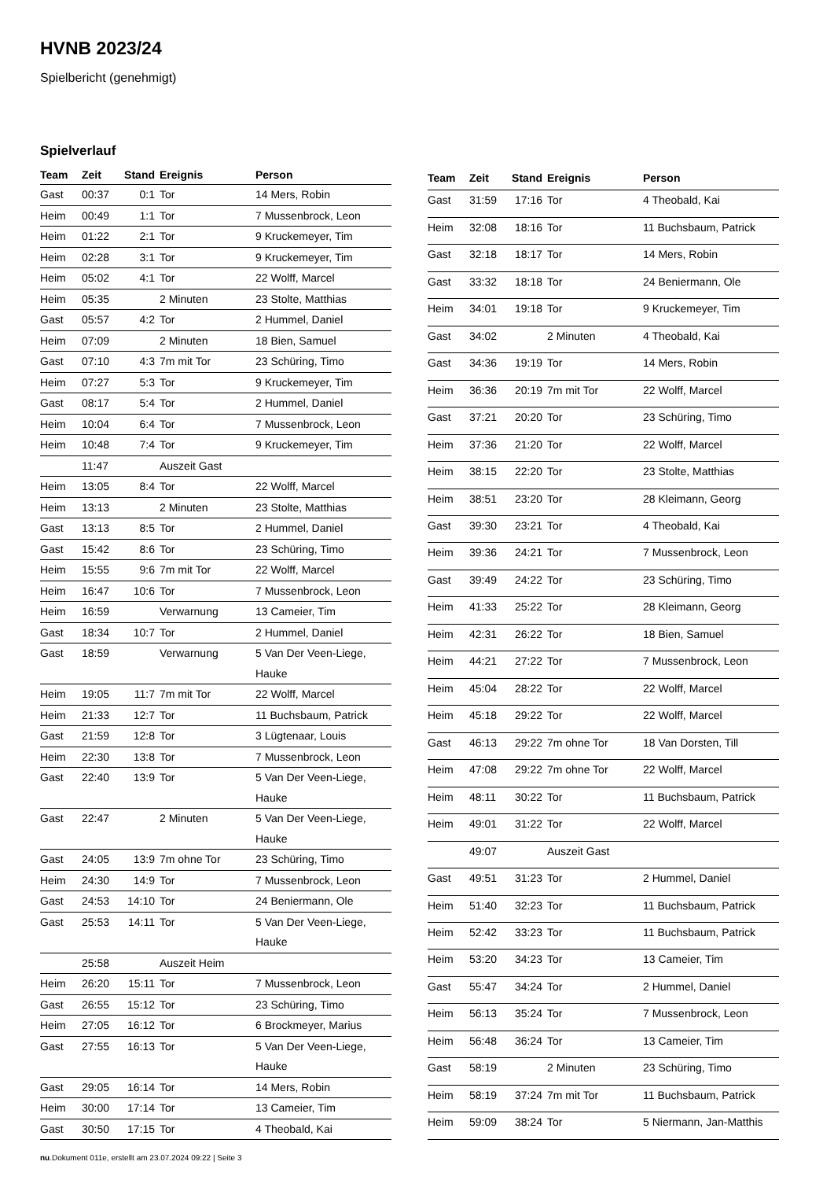HVNB 2023/24
Spielbericht (genehmigt)
Spielverlauf
| Team | Zeit | Stand | Ereignis | Person |
| --- | --- | --- | --- | --- |
| Gast | 00:37 | 0:1 | Tor | 14 Mers, Robin |
| Heim | 00:49 | 1:1 | Tor | 7 Mussenbrock, Leon |
| Heim | 01:22 | 2:1 | Tor | 9 Kruckemeyer, Tim |
| Heim | 02:28 | 3:1 | Tor | 9 Kruckemeyer, Tim |
| Heim | 05:02 | 4:1 | Tor | 22 Wolff, Marcel |
| Heim | 05:35 | | 2 Minuten | 23 Stolte, Matthias |
| Gast | 05:57 | 4:2 | Tor | 2 Hummel, Daniel |
| Heim | 07:09 | | 2 Minuten | 18 Bien, Samuel |
| Gast | 07:10 | 4:3 | 7m mit Tor | 23 Schüring, Timo |
| Heim | 07:27 | 5:3 | Tor | 9 Kruckemeyer, Tim |
| Gast | 08:17 | 5:4 | Tor | 2 Hummel, Daniel |
| Heim | 10:04 | 6:4 | Tor | 7 Mussenbrock, Leon |
| Heim | 10:48 | 7:4 | Tor | 9 Kruckemeyer, Tim |
| | 11:47 | | Auszeit Gast | |
| Heim | 13:05 | 8:4 | Tor | 22 Wolff, Marcel |
| Heim | 13:13 | | 2 Minuten | 23 Stolte, Matthias |
| Gast | 13:13 | 8:5 | Tor | 2 Hummel, Daniel |
| Gast | 15:42 | 8:6 | Tor | 23 Schüring, Timo |
| Heim | 15:55 | 9:6 | 7m mit Tor | 22 Wolff, Marcel |
| Heim | 16:47 | 10:6 | Tor | 7 Mussenbrock, Leon |
| Heim | 16:59 | | Verwarnung | 13 Cameier, Tim |
| Gast | 18:34 | 10:7 | Tor | 2 Hummel, Daniel |
| Gast | 18:59 | | Verwarnung | 5 Van Der Veen-Liege, Hauke |
| Heim | 19:05 | 11:7 | 7m mit Tor | 22 Wolff, Marcel |
| Heim | 21:33 | 12:7 | Tor | 11 Buchsbaum, Patrick |
| Gast | 21:59 | 12:8 | Tor | 3 Lügtenaar, Louis |
| Heim | 22:30 | 13:8 | Tor | 7 Mussenbrock, Leon |
| Gast | 22:40 | 13:9 | Tor | 5 Van Der Veen-Liege, Hauke |
| Gast | 22:47 | | 2 Minuten | 5 Van Der Veen-Liege, Hauke |
| Gast | 24:05 | 13:9 | 7m ohne Tor | 23 Schüring, Timo |
| Heim | 24:30 | 14:9 | Tor | 7 Mussenbrock, Leon |
| Gast | 24:53 | 14:10 | Tor | 24 Beniermann, Ole |
| Gast | 25:53 | 14:11 | Tor | 5 Van Der Veen-Liege, Hauke |
| | 25:58 | | Auszeit Heim | |
| Heim | 26:20 | 15:11 | Tor | 7 Mussenbrock, Leon |
| Gast | 26:55 | 15:12 | Tor | 23 Schüring, Timo |
| Heim | 27:05 | 16:12 | Tor | 6 Brockmeyer, Marius |
| Gast | 27:55 | 16:13 | Tor | 5 Van Der Veen-Liege, Hauke |
| Gast | 29:05 | 16:14 | Tor | 14 Mers, Robin |
| Heim | 30:00 | 17:14 | Tor | 13 Cameier, Tim |
| Gast | 30:50 | 17:15 | Tor | 4 Theobald, Kai |
| Team | Zeit | Stand | Ereignis | Person |
| --- | --- | --- | --- | --- |
| Gast | 31:59 | 17:16 | Tor | 4 Theobald, Kai |
| Heim | 32:08 | 18:16 | Tor | 11 Buchsbaum, Patrick |
| Gast | 32:18 | 18:17 | Tor | 14 Mers, Robin |
| Gast | 33:32 | 18:18 | Tor | 24 Beniermann, Ole |
| Heim | 34:01 | 19:18 | Tor | 9 Kruckemeyer, Tim |
| Gast | 34:02 | | 2 Minuten | 4 Theobald, Kai |
| Gast | 34:36 | 19:19 | Tor | 14 Mers, Robin |
| Heim | 36:36 | 20:19 | 7m mit Tor | 22 Wolff, Marcel |
| Gast | 37:21 | 20:20 | Tor | 23 Schüring, Timo |
| Heim | 37:36 | 21:20 | Tor | 22 Wolff, Marcel |
| Heim | 38:15 | 22:20 | Tor | 23 Stolte, Matthias |
| Heim | 38:51 | 23:20 | Tor | 28 Kleimann, Georg |
| Gast | 39:30 | 23:21 | Tor | 4 Theobald, Kai |
| Heim | 39:36 | 24:21 | Tor | 7 Mussenbrock, Leon |
| Gast | 39:49 | 24:22 | Tor | 23 Schüring, Timo |
| Heim | 41:33 | 25:22 | Tor | 28 Kleimann, Georg |
| Heim | 42:31 | 26:22 | Tor | 18 Bien, Samuel |
| Heim | 44:21 | 27:22 | Tor | 7 Mussenbrock, Leon |
| Heim | 45:04 | 28:22 | Tor | 22 Wolff, Marcel |
| Heim | 45:18 | 29:22 | Tor | 22 Wolff, Marcel |
| Gast | 46:13 | 29:22 | 7m ohne Tor | 18 Van Dorsten, Till |
| Heim | 47:08 | 29:22 | 7m ohne Tor | 22 Wolff, Marcel |
| Heim | 48:11 | 30:22 | Tor | 11 Buchsbaum, Patrick |
| Heim | 49:01 | 31:22 | Tor | 22 Wolff, Marcel |
| | 49:07 | | Auszeit Gast | |
| Gast | 49:51 | 31:23 | Tor | 2 Hummel, Daniel |
| Heim | 51:40 | 32:23 | Tor | 11 Buchsbaum, Patrick |
| Heim | 52:42 | 33:23 | Tor | 11 Buchsbaum, Patrick |
| Heim | 53:20 | 34:23 | Tor | 13 Cameier, Tim |
| Gast | 55:47 | 34:24 | Tor | 2 Hummel, Daniel |
| Heim | 56:13 | 35:24 | Tor | 7 Mussenbrock, Leon |
| Heim | 56:48 | 36:24 | Tor | 13 Cameier, Tim |
| Gast | 58:19 | | 2 Minuten | 23 Schüring, Timo |
| Heim | 58:19 | 37:24 | 7m mit Tor | 11 Buchsbaum, Patrick |
| Heim | 59:09 | 38:24 | Tor | 5 Niermann, Jan-Matthis |
nu.Dokument 011e, erstellt am 23.07.2024 09:22 | Seite 3